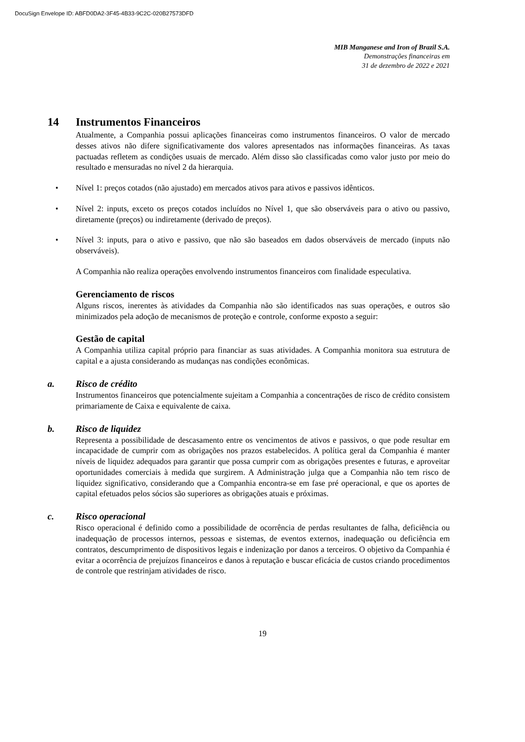DocuSign Envelope ID: ABFD0DA2-3F45-4B33-9C2C-020B27573DFD
MIB Manganese and Iron of Brazil S.A.
Demonstrações financeiras em
31 de dezembro de 2022 e 2021
14 Instrumentos Financeiros
Atualmente, a Companhia possui aplicações financeiras como instrumentos financeiros. O valor de mercado desses ativos não difere significativamente dos valores apresentados nas informações financeiras. As taxas pactuadas refletem as condições usuais de mercado. Além disso são classificadas como valor justo por meio do resultado e mensuradas no nível 2 da hierarquia.
• Nível 1: preços cotados (não ajustado) em mercados ativos para ativos e passivos idênticos.
• Nível 2: inputs, exceto os preços cotados incluídos no Nível 1, que são observáveis para o ativo ou passivo, diretamente (preços) ou indiretamente (derivado de preços).
• Nível 3: inputs, para o ativo e passivo, que não são baseados em dados observáveis de mercado (inputs não observáveis).
A Companhia não realiza operações envolvendo instrumentos financeiros com finalidade especulativa.
Gerenciamento de riscos
Alguns riscos, inerentes às atividades da Companhia não são identificados nas suas operações, e outros são minimizados pela adoção de mecanismos de proteção e controle, conforme exposto a seguir:
Gestão de capital
A Companhia utiliza capital próprio para financiar as suas atividades. A Companhia monitora sua estrutura de capital e a ajusta considerando as mudanças nas condições econômicas.
a. Risco de crédito
Instrumentos financeiros que potencialmente sujeitam a Companhia a concentrações de risco de crédito consistem primariamente de Caixa e equivalente de caixa.
b. Risco de liquidez
Representa a possibilidade de descasamento entre os vencimentos de ativos e passivos, o que pode resultar em incapacidade de cumprir com as obrigações nos prazos estabelecidos. A política geral da Companhia é manter níveis de liquidez adequados para garantir que possa cumprir com as obrigações presentes e futuras, e aproveitar oportunidades comerciais à medida que surgirem. A Administração julga que a Companhia não tem risco de liquidez significativo, considerando que a Companhia encontra-se em fase pré operacional, e que os aportes de capital efetuados pelos sócios são superiores as obrigações atuais e próximas.
c. Risco operacional
Risco operacional é definido como a possibilidade de ocorrência de perdas resultantes de falha, deficiência ou inadequação de processos internos, pessoas e sistemas, de eventos externos, inadequação ou deficiência em contratos, descumprimento de dispositivos legais e indenização por danos a terceiros. O objetivo da Companhia é evitar a ocorrência de prejuízos financeiros e danos à reputação e buscar eficácia de custos criando procedimentos de controle que restrinjam atividades de risco.
19